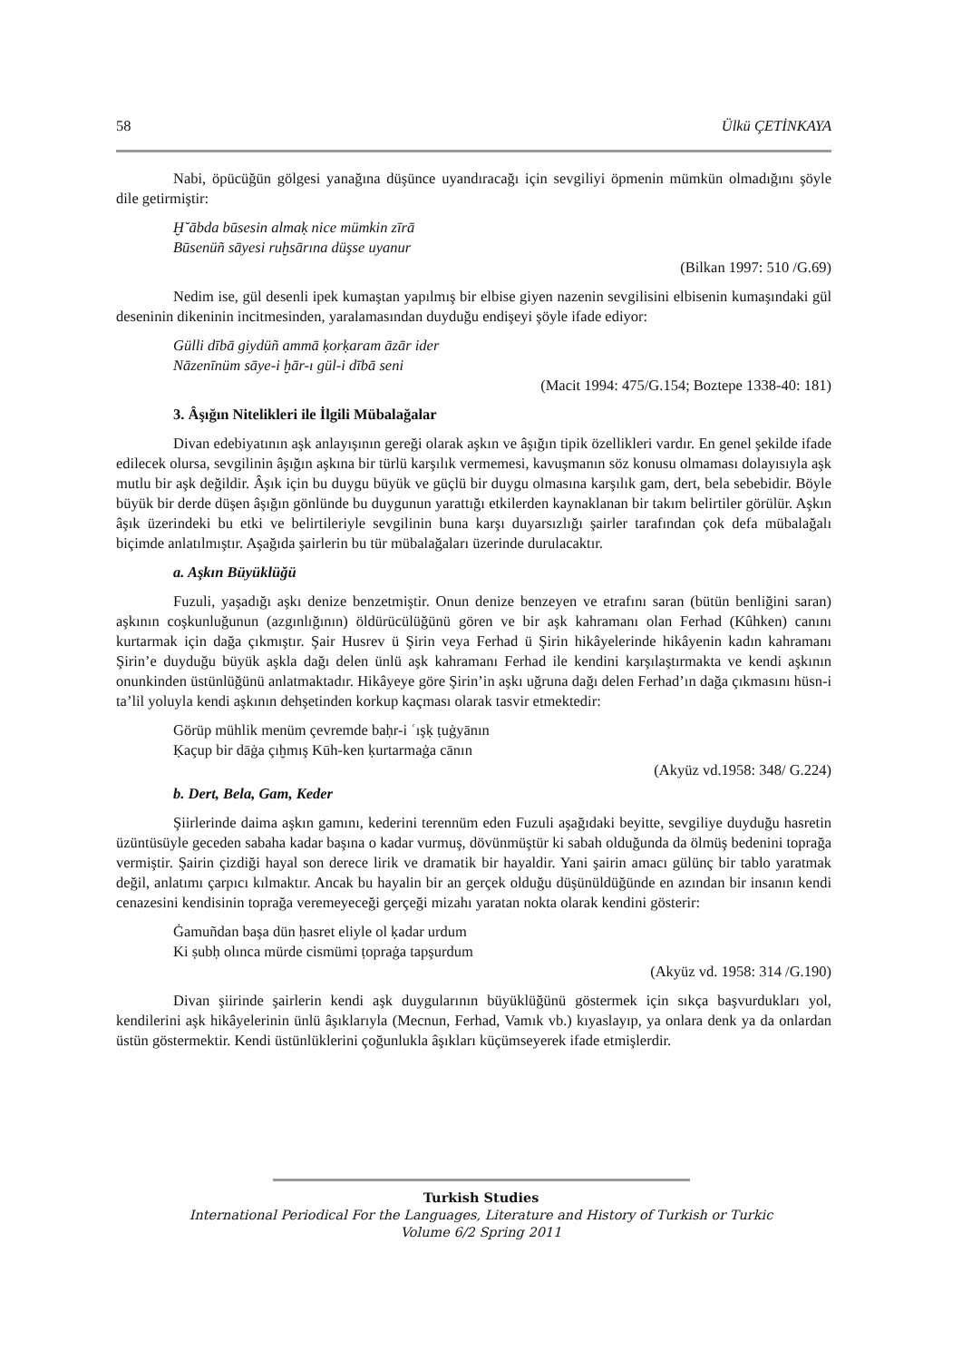58 Ülkü ÇETİNKAYA
Nabi, öpücüğün gölgesi yanağına düşünce uyandıracağı için sevgiliyi öpmenin mümkün olmadığını şöyle dile getirmiştir:
Ḫ˘ābda būsesin almaḳ nice mümkin zīrā
Būsenüñ sāyesi ruḫsārına düşse uyanur
(Bilkan 1997: 510 /G.69)
Nedim ise, gül desenli ipek kumaştan yapılmış bir elbise giyen nazenin sevgilisini elbisenin kumaşındaki gül deseninin dikeninin incitmesinden, yaralamasından duyduğu endişeyi şöyle ifade ediyor:
Gülli dībā giydüñ ammā ḳorḳaram āzār ider
Nāzenīnüm sāye-i ḫār-ı gül-i dībā seni
(Macit 1994: 475/G.154; Boztepe 1338-40: 181)
3. Âşığın Nitelikleri ile İlgili Mübalağalar
Divan edebiyatının aşk anlayışının gereği olarak aşkın ve âşığın tipik özellikleri vardır. En genel şekilde ifade edilecek olursa, sevgilinin âşığın aşkına bir türlü karşılık vermemesi, kavuşmanın söz konusu olmaması dolayısıyla aşk mutlu bir aşk değildir. Âşık için bu duygu büyük ve güçlü bir duygu olmasına karşılık gam, dert, bela sebebidir. Böyle büyük bir derde düşen âşığın gönlünde bu duygunun yarattığı etkilerden kaynaklanan bir takım belirtiler görülür. Aşkın âşık üzerindeki bu etki ve belirtileriyle sevgilinin buna karşı duyarsızlığı şairler tarafından çok defa mübalağalı biçimde anlatılmıştır. Aşağıda şairlerin bu tür mübalağaları üzerinde durulacaktır.
a. Aşkın Büyüklüğü
Fuzuli, yaşadığı aşkı denize benzetmiştir. Onun denize benzeyen ve etrafını saran (bütün benliğini saran) aşkının coşkunluğunun (azgınlığının) öldürücülüğünü gören ve bir aşk kahramanı olan Ferhad (Kûhken) canını kurtarmak için dağa çıkmıştır. Şair Husrev ü Şirin veya Ferhad ü Şirin hikâyelerinde hikâyenin kadın kahramanı Şirin’e duyduğu büyük aşkla dağı delen ünlü aşk kahramanı Ferhad ile kendini karşılaştırmakta ve kendi aşkının onunkinden üstünlüğünü anlatmaktadır. Hikâyeye göre Şirin’in aşkı uğruna dağı delen Ferhad’ın dağa çıkmasını hüsn-i ta’lil yoluyla kendi aşkının dehşetinden korkup kaçması olarak tasvir etmektedir:
Görüp mühlik menüm çevremde baḥr-i ʿışḳ ṭuġyānın
Ḳaçup bir dāġa çıḫmış Kūh-ken ḳurtarmaġa cānın
(Akyüz vd.1958: 348/ G.224)
b. Dert, Bela, Gam, Keder
Şiirlerinde daima aşkın gamını, kederini terennüm eden Fuzuli aşağıdaki beyitte, sevgiliye duyduğu hasretin üzüntüsüyle geceden sabaha kadar başına o kadar vurmuş, dövünmüştür ki sabah olduğunda da ölmüş bedenini toprağa vermiştir. Şairin çizdiği hayal son derece lirik ve dramatik bir hayaldir. Yani şairin amacı gülünç bir tablo yaratmak değil, anlatımı çarpıcı kılmaktır. Ancak bu hayalin bir an gerçek olduğu düşünüldüğünde en azından bir insanın kendi cenazesini kendisinin toprağa veremeyeceği gerçeği mizahı yaratan nokta olarak kendini gösterir:
Ġamuñdan başa dün ḥasret eliyle ol ḳadar urdum
Ki ṣubḥ olınca mürde cismümi ṭopraġa tapşurdum
(Akyüz vd. 1958: 314 /G.190)
Divan şiirinde şairlerin kendi aşk duygularının büyüklüğünü göstermek için sıkça başvurdukları yol, kendilerini aşk hikâyelerinin ünlü âşıklarıyla (Mecnun, Ferhad, Vamık vb.) kıyaslayıp, ya onlara denk ya da onlardan üstün göstermektir. Kendi üstünlüklerini çoğunlukla âşıkları küçümseyerek ifade etmişlerdir.
Turkish Studies
International Periodical For the Languages, Literature and History of Turkish or Turkic
Volume 6/2 Spring 2011